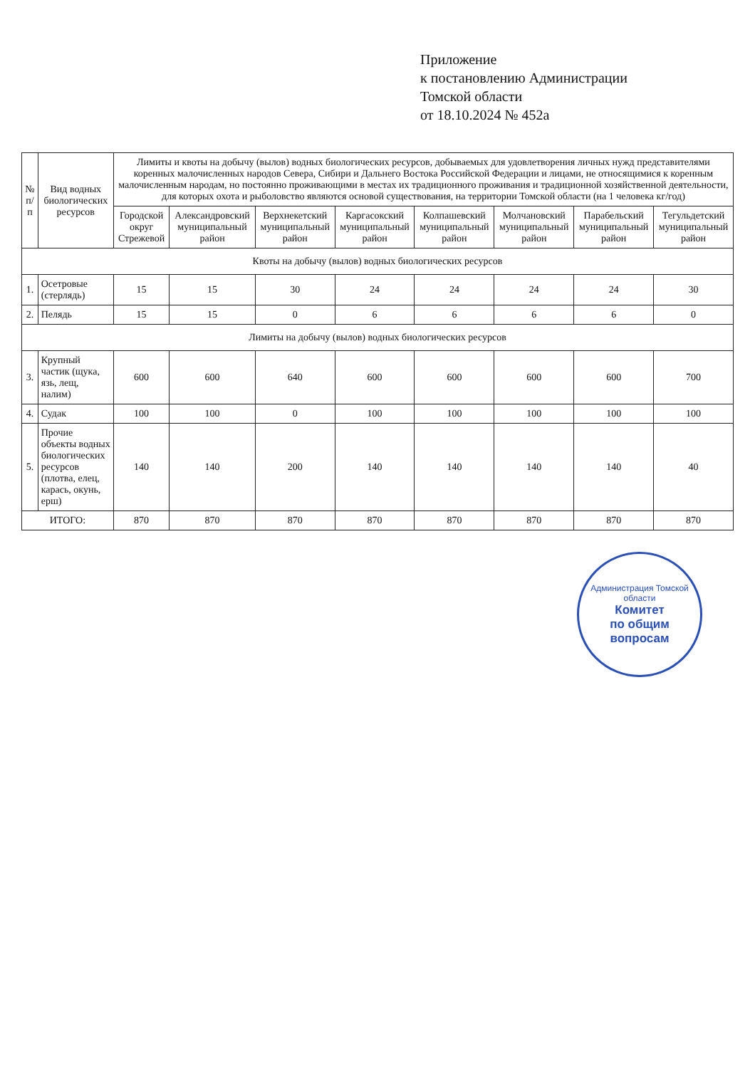Приложение
к постановлению Администрации
Томской области
от 18.10.2024 № 452а
| № п/п | Вид водных биологических ресурсов | Лимиты и квоты на добычу (вылов) водных биологических ресурсов, добываемых для удовлетворения личных нужд представителями коренных малочисленных народов Севера, Сибири и Дальнего Востока Российской Федерации и лицами, не относящимися к коренным малочисленным народам, но постоянно проживающими в местах их традиционного проживания и традиционной хозяйственной деятельности, для которых охота и рыболовство являются основой существования, на территории Томской области (на 1 человека кг/год) | | | | | | | |
| --- | --- | --- | --- | --- | --- | --- | --- | --- | --- |
| | | Городской округ Стрежевой | Александровский муниципальный район | Верхнекетский муниципальный район | Каргасокский муниципальный район | Колпашевский муниципальный район | Молчановский муниципальный район | Парабельский муниципальный район | Тегульдетский муниципальный район |
| Квоты на добычу (вылов) водных биологических ресурсов | | | | | | | | | |
| 1. | Осетровые (стерлядь) | 15 | 15 | 30 | 24 | 24 | 24 | 24 | 30 |
| 2. | Пелядь | 15 | 15 | 0 | 6 | 6 | 6 | 6 | 0 |
| Лимиты на добычу (вылов) водных биологических ресурсов | | | | | | | | | |
| 3. | Крупный частик (щука, язь, лещ, налим) | 600 | 600 | 640 | 600 | 600 | 600 | 600 | 700 |
| 4. | Судак | 100 | 100 | 0 | 100 | 100 | 100 | 100 | 100 |
| 5. | Прочие объекты водных биологических ресурсов (плотва, елец, карась, окунь, ерш) | 140 | 140 | 200 | 140 | 140 | 140 | 140 | 40 |
| ИТОГО: | | 870 | 870 | 870 | 870 | 870 | 870 | 870 | 870 |
Администрация Томской области
Комитет
по общим
вопросам